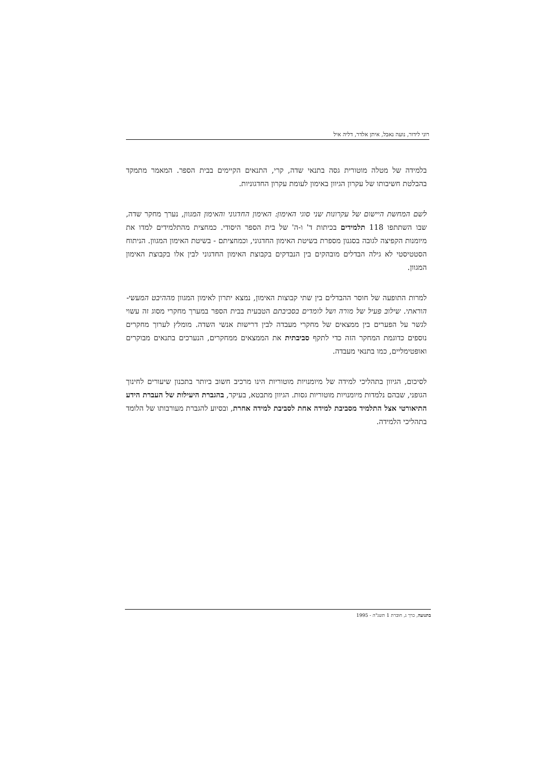רוני לידור, נועה נאבל, איתן אלדר, דליה איל
בלמידה של מטלה מוטורית גסה בתנאי שדה, קרי, התנאים הקיימים בבית הספר. המאמר מתמקד בהבלטת חשיבותו של עקרון הגיוון באימון לעומת עקרון החדגוניות.
לשם המחשת היישום של עקרונות שני סוגי האימון: האימון החדגוני והאימון המגוון, נערך מחקר שדה, שבו השתתפו 118 תלמידים בכיתות ד' ו-ה' של בית הספר היסודי. כמחצית מהתלמידים למדו את מיומנות הקפיצה לגובה בסגנון מספרת בשיטת האימון החדגוני, וכמחציתם - בשיטת האימון המגוון. הניתוח הסטטיסטי לא גילה הבדלים מובהקים בין הנבדקים בקבוצת האימון החדגוני לבין אלו בקבוצת האימון המגוון.
למרות התופעה של חוסר ההבדלים בין שתי קבוצות האימון, נמצא יתרון לאימון המגוון מההיבט המעשי-הוראתי. שילוב פעיל של מורה ושל לומדים בסביבתם הטבעית בבית הספר במערך מחקרי מסוג זה עשוי לגשר על הפערים בין ממצאים של מחקרי מעבדה לבין דרישות אנשי השדה. מומלץ לערוך מחקרים נוספים כדוגמת המחקר הזה כדי לתקף סביבתית את הממצאים ממחקרים, הנערכים בתנאים מבוקרים ואופטימליים, כמו בתנאי מעבדה.
לסיכום, הגיוון בתהליכי למידה של מיומנויות מוטוריות הינו מרכיב חשוב ביותר בתכנון שיעורים לחינוך הגופני, שבהם נלמדות מיומנויות מוטוריות גסות. הגיוון מתבטא, בעיקר, בהגברת היעילות של העברת הידע התיאורטי אצל התלמיד מסביבת למידה אחת לסביבת למידה אחרת, ובסיוע להגברת מעורבותו של הלומד בתהליכי הלמידה.
בתנועה, כרך ג, חוברת 1 תשנ"ה - 1995